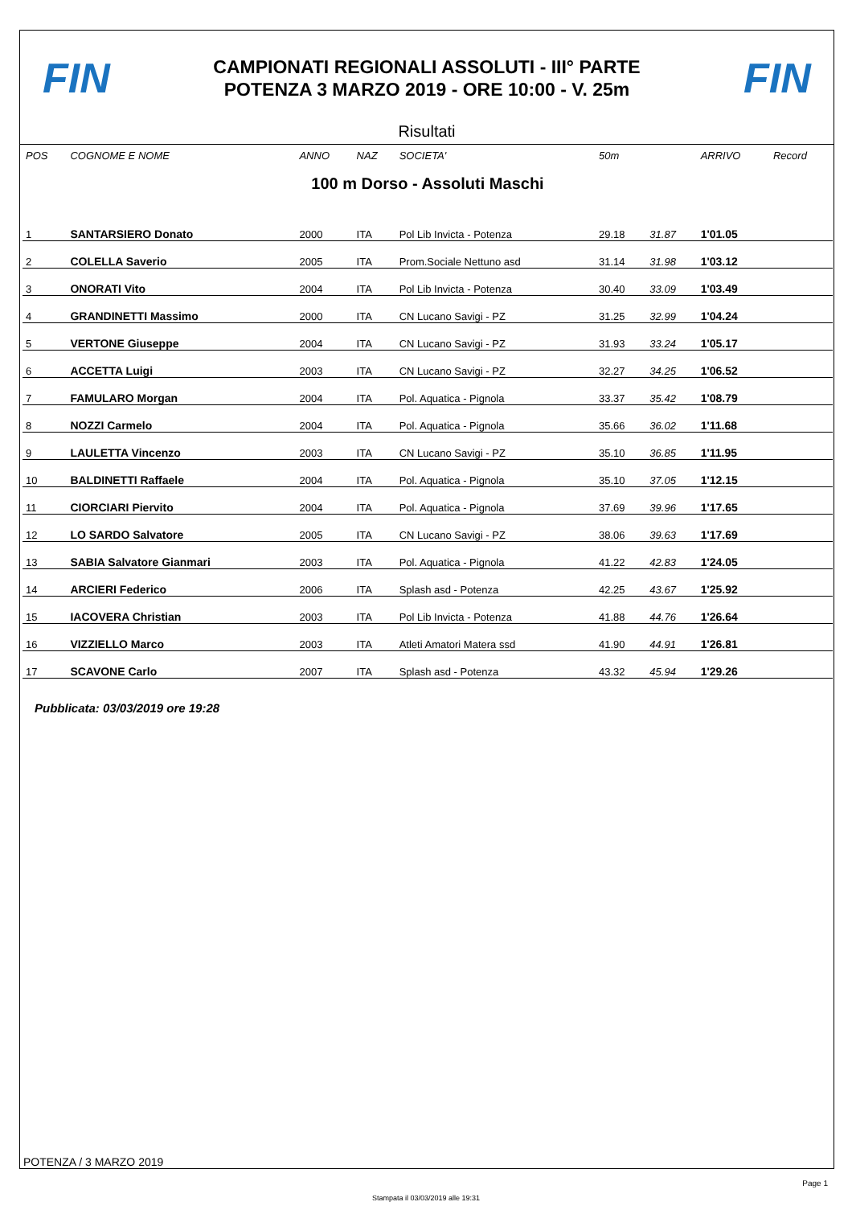FIN
CAMPIONATI REGIONALI ASSOLUTI - III° PARTE
POTENZA 3 MARZO 2019 - ORE 10:00 - V. 25m
FIN
Risultati
| POS | COGNOME E NOME | ANNO | NAZ | SOCIETA' | 50m | | ARRIVO | Record |
| --- | --- | --- | --- | --- | --- | --- | --- | --- |
| 100 m Dorso - Assoluti Maschi | | | | | | | | |
| 1 | SANTARSIERO Donato | 2000 | ITA | Pol Lib Invicta - Potenza | 29.18 | 31.87 | 1'01.05 | |
| 2 | COLELLA Saverio | 2005 | ITA | Prom.Sociale Nettuno asd | 31.14 | 31.98 | 1'03.12 | |
| 3 | ONORATI Vito | 2004 | ITA | Pol Lib Invicta - Potenza | 30.40 | 33.09 | 1'03.49 | |
| 4 | GRANDINETTI Massimo | 2000 | ITA | CN Lucano Savigi - PZ | 31.25 | 32.99 | 1'04.24 | |
| 5 | VERTONE Giuseppe | 2004 | ITA | CN Lucano Savigi - PZ | 31.93 | 33.24 | 1'05.17 | |
| 6 | ACCETTA Luigi | 2003 | ITA | CN Lucano Savigi - PZ | 32.27 | 34.25 | 1'06.52 | |
| 7 | FAMULARO Morgan | 2004 | ITA | Pol. Aquatica - Pignola | 33.37 | 35.42 | 1'08.79 | |
| 8 | NOZZI Carmelo | 2004 | ITA | Pol. Aquatica - Pignola | 35.66 | 36.02 | 1'11.68 | |
| 9 | LAULETTA Vincenzo | 2003 | ITA | CN Lucano Savigi - PZ | 35.10 | 36.85 | 1'11.95 | |
| 10 | BALDINETTI Raffaele | 2004 | ITA | Pol. Aquatica - Pignola | 35.10 | 37.05 | 1'12.15 | |
| 11 | CIORCIARI Piervito | 2004 | ITA | Pol. Aquatica - Pignola | 37.69 | 39.96 | 1'17.65 | |
| 12 | LO SARDO Salvatore | 2005 | ITA | CN Lucano Savigi - PZ | 38.06 | 39.63 | 1'17.69 | |
| 13 | SABIA Salvatore Gianmari | 2003 | ITA | Pol. Aquatica - Pignola | 41.22 | 42.83 | 1'24.05 | |
| 14 | ARCIERI Federico | 2006 | ITA | Splash asd - Potenza | 42.25 | 43.67 | 1'25.92 | |
| 15 | IACOVERA Christian | 2003 | ITA | Pol Lib Invicta - Potenza | 41.88 | 44.76 | 1'26.64 | |
| 16 | VIZZIELLO Marco | 2003 | ITA | Atleti Amatori Matera ssd | 41.90 | 44.91 | 1'26.81 | |
| 17 | SCAVONE Carlo | 2007 | ITA | Splash asd - Potenza | 43.32 | 45.94 | 1'29.26 | |
Pubblicata: 03/03/2019 ore 19:28
POTENZA / 3 MARZO 2019
Page 1
Stampata il 03/03/2019 alle 19:31